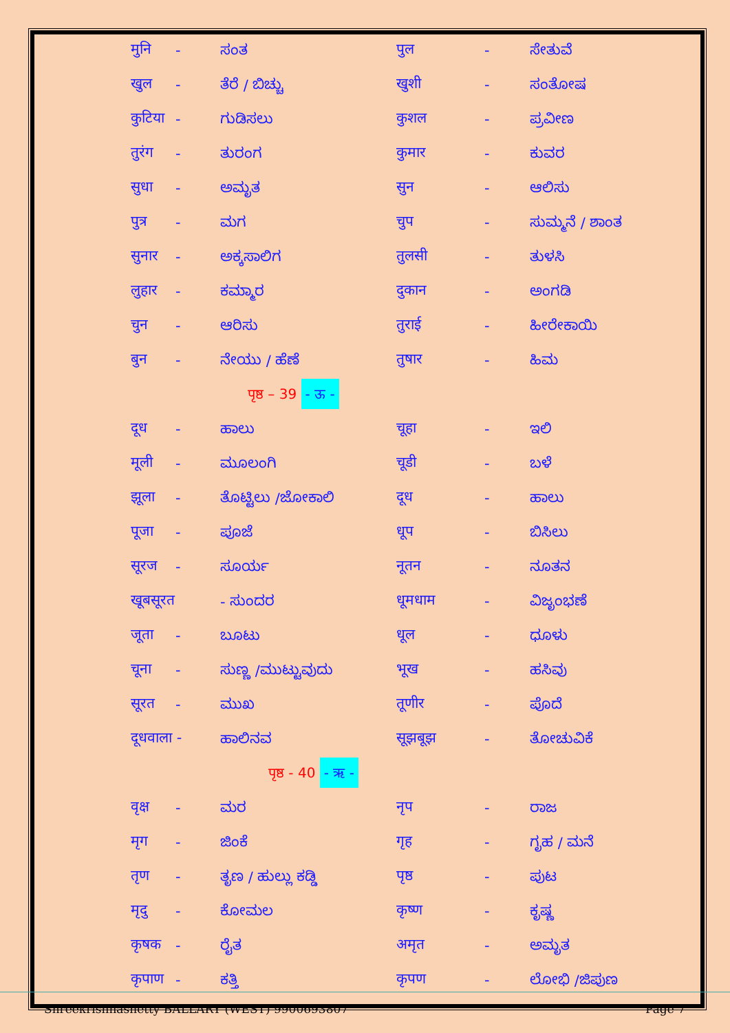| मुनि | - | ಸಂತ | पुल | - | ಸೇತುವೆ |
| खुल | - | ತೆರೆ / ಬಿಚ್ಚು | खुशी | - | ಸಂತೋಷ |
| कुटिया | - | ಗುಡಿಸಲು | कुशल | - | ಪ್ರವೀಣ |
| तुरंग | - | ತುರಂಗ | कुमार | - | ಕುವರ |
| सुधा | - | ಅಮೃತ | सुन | - | ಆಲಿಸು |
| पुत्र | - | ಮಗ | चुप | - | ಸುಮ್ಮನೆ / ಶಾಂತ |
| सुनार | - | ಅಕ್ಕಸಾಲಿಗ | तुलसी | - | ತುಳಸಿ |
| लुहार | - | ಕಮ್ಮಾರ | दुकान | - | ಅಂಗಡಿ |
| चुन | - | ಆರಿಸು | तुराई | - | ಹೀರೇಕಾಯಿ |
| बुन | - | ನೇಯು / ಹೆಣೆ | तुषार | - | ಹಿಮ |
| पृष्ठ – 39 - ऊ - | | | | | |
| दूध | - | ಹಾಲು | चूहा | - | ಇಲಿ |
| मूली | - | ಮೂಲಂಗಿ | चूडी | - | ಬಳೆ |
| झूला | - | ತೊಟ್ಟಿಲು /ಜೋಕಾಲಿ | दूध | - | ಹಾಲು |
| पूजा | - | ಪೂಜೆ | धूप | - | ಬಿಸಿಲು |
| सूरज | - | ಸೂರ್ಯ | नूतन | - | ನೂತನ |
| खूबसूरत | | - ಸುಂದರ | धूमधाम | - | ವಿಜೃಂಭಣೆ |
| जूता | - | ಬೂಟು | धूल | - | ಧೂಳು |
| चूना | - | ಸುಣ್ಣ /ಮುಟ್ಟುವುದು | भूख | - | ಹಸಿವು |
| सूरत | - | ಮುಖ | तूणीर | - | ಪೊದೆ |
| दूधवाला - | | ಹಾಲಿನವ | सूझबूझ | - | ತೋಚುವಿಕೆ |
| पृष्ठ - 40 - ऋ - | | | | | |
| वृक्ष | - | ಮರ | नृप | - | ರಾಜ |
| मृग | - | ಜಿಂಕೆ | गृह | - | ಗೃಹ / ಮನೆ |
| तृण | - | ತೃಣ / ಹುಲ್ಲು ಕಡ್ಡಿ | पृष्ठ | - | ಪುಟ |
| मृदु | - | ಕೋಮಲ | कृष्ण | - | ಕೃಷ್ಣ |
| कृषक | - | ರೈತ | अमृत | - | ಅಮೃತ |
| कृपाण | - | ಕತ್ತಿ | कृपण | - | ಲೋಭಿ /ಜಿಪುಣ |
Shreekrishnashetty BALLARY (WEST) 9900693807 Page 7